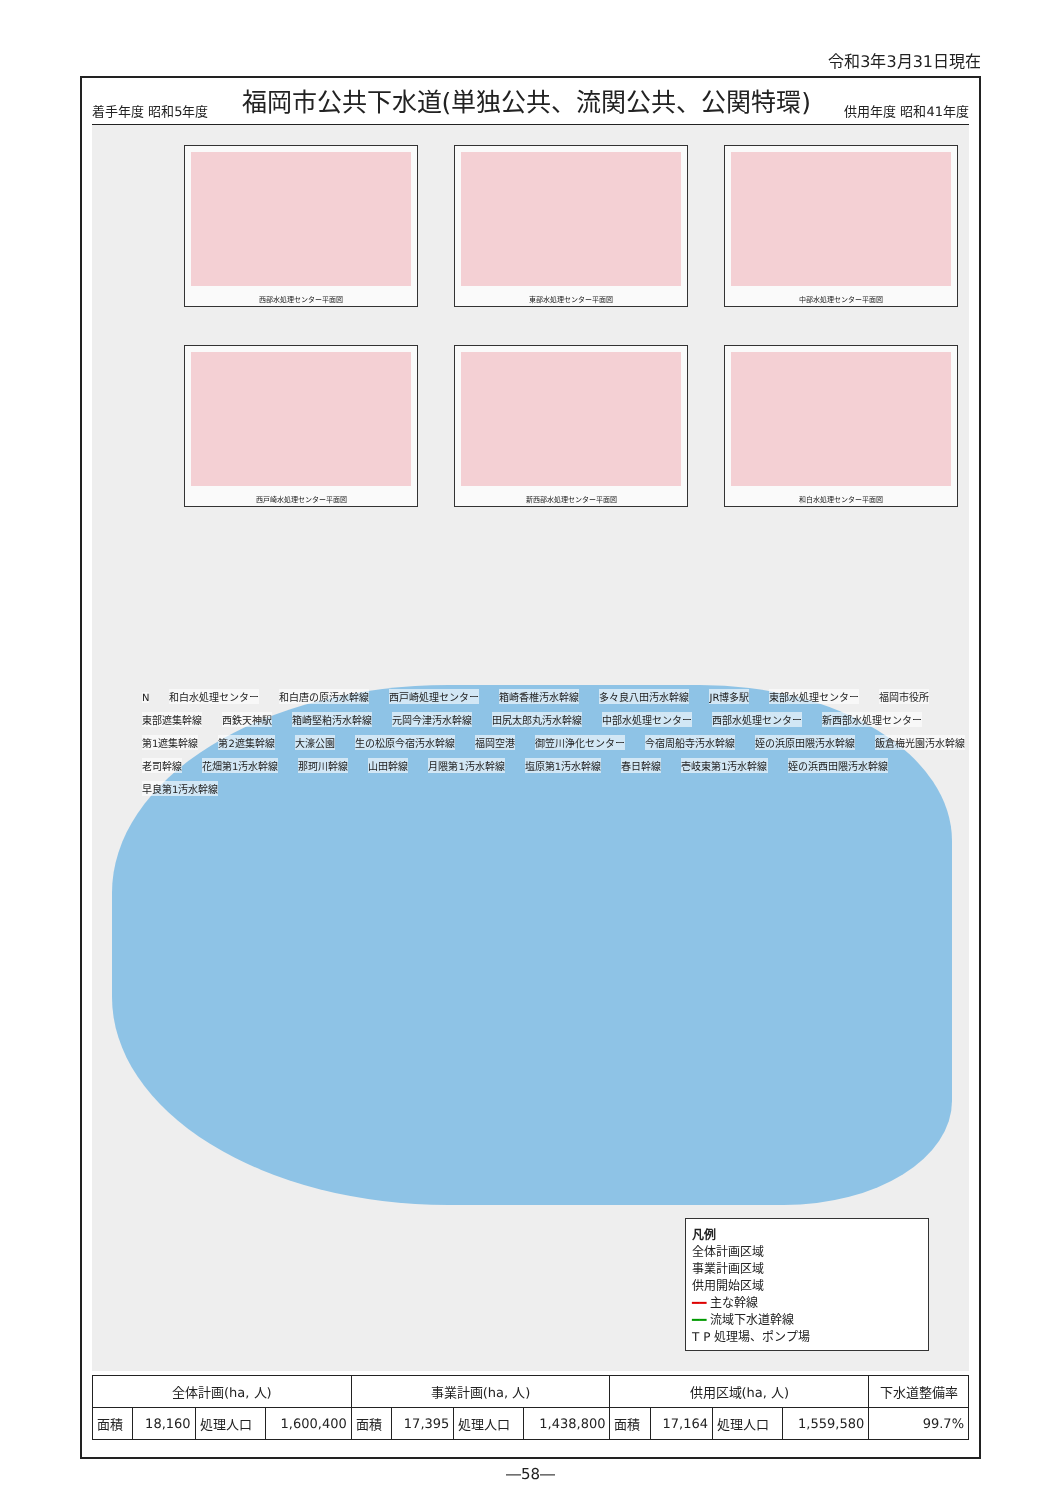令和3年3月31日現在
着手年度 昭和5年度
福岡市公共下水道(単独公共、流関公共、公関特環)
供用年度 昭和41年度
西部水処理センター平面図
東部水処理センター平面図
中部水処理センター平面図
西戸崎水処理センター平面図
新西部水処理センター平面図
和白水処理センター平面図
N和白水処理センター 和白唐の原汚水幹線 西戸崎処理センター 箱崎香椎汚水幹線 多々良八田汚水幹線 JR博多駅 東部水処理センター 福岡市役所 東部遮集幹線 西鉄天神駅 箱崎堅粕汚水幹線 元岡今津汚水幹線 田尻太郎丸汚水幹線 中部水処理センター 西部水処理センター 新西部水処理センター 第1遮集幹線 第2遮集幹線 大濠公園 生の松原今宿汚水幹線 福岡空港 御笠川浄化センター 今宿周船寺汚水幹線 姪の浜原田隈汚水幹線 飯倉梅光園汚水幹線 老司幹線 花畑第1汚水幹線 那珂川幹線 山田幹線 月隈第1汚水幹線 塩原第1汚水幹線 春日幹線 壱岐東第1汚水幹線 姪の浜西田隈汚水幹線 早良第1汚水幹線
凡例
全体計画区域
事業計画区域
供用開始区域
━━ 主な幹線
━━ 流域下水道幹線
T P 処理場、ポンプ場
| 全体計画(ha, 人) | | | | 事業計画(ha, 人) | | | | 供用区域(ha, 人) | | | | 下水道整備率 |
| --- | --- | --- | --- | --- | --- | --- | --- | --- | --- | --- | --- | --- |
| 面積 | 18,160 | 処理人口 | 1,600,400 | 面積 | 17,395 | 処理人口 | 1,438,800 | 面積 | 17,164 | 処理人口 | 1,559,580 | 99.7% |
―58―